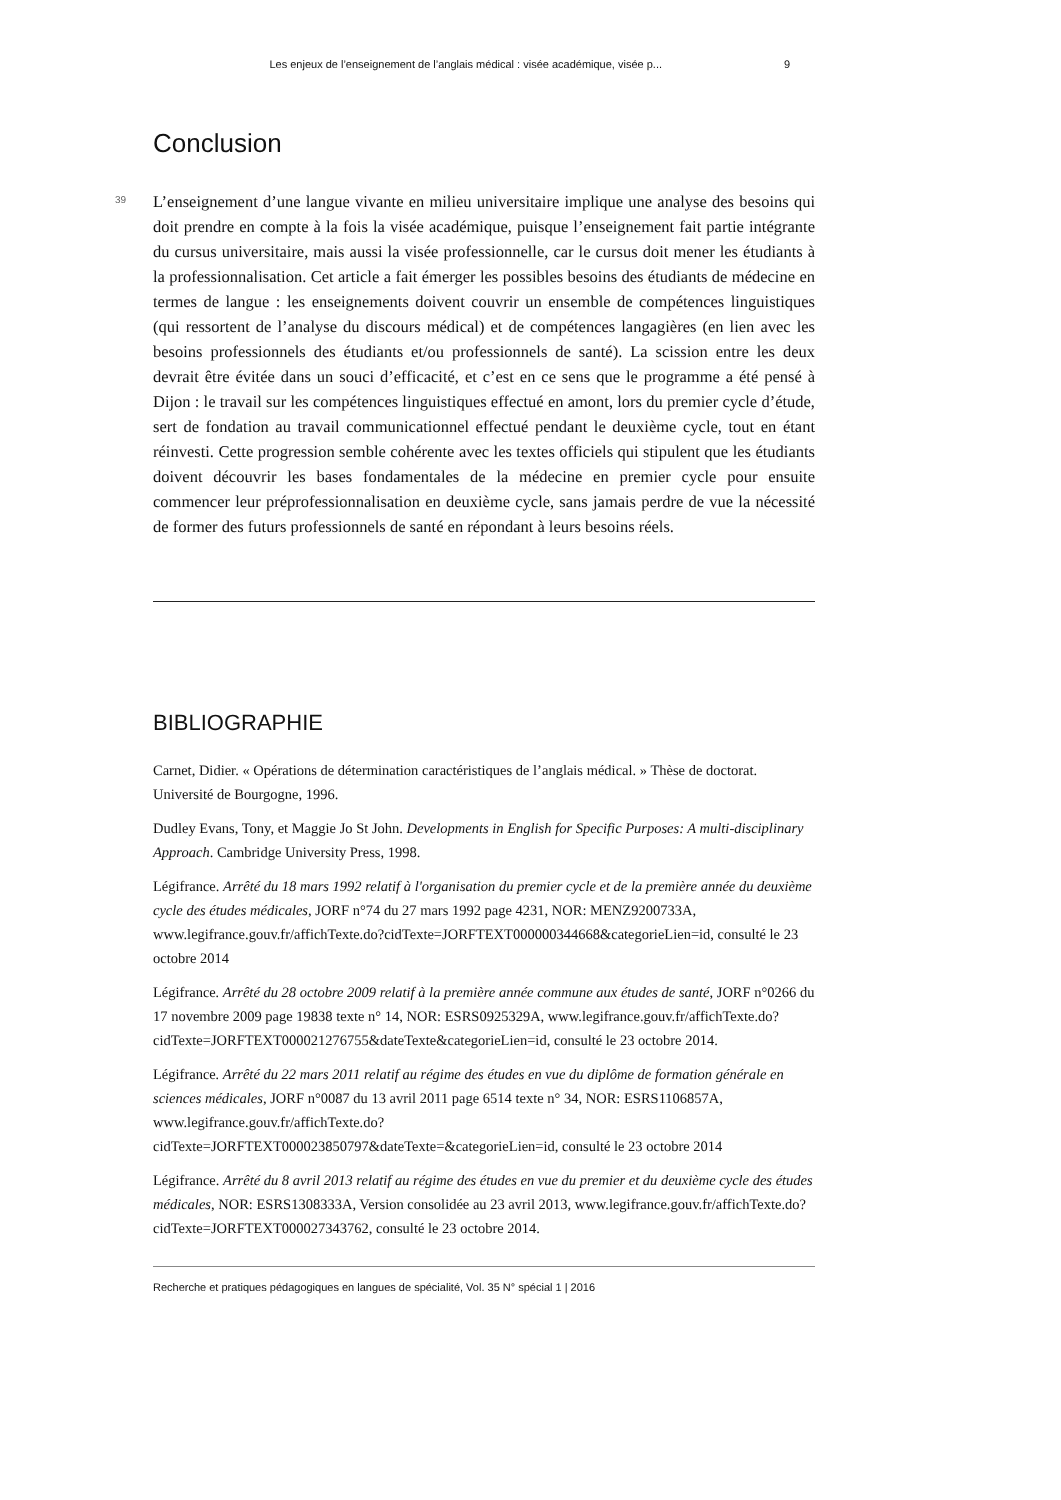Les enjeux de l’enseignement de l’anglais médical : visée académique, visée p... 9
Conclusion
39
L’enseignement d’une langue vivante en milieu universitaire implique une analyse des besoins qui doit prendre en compte à la fois la visée académique, puisque l’enseignement fait partie intégrante du cursus universitaire, mais aussi la visée professionnelle, car le cursus doit mener les étudiants à la professionnalisation. Cet article a fait émerger les possibles besoins des étudiants de médecine en termes de langue : les enseignements doivent couvrir un ensemble de compétences linguistiques (qui ressortent de l’analyse du discours médical) et de compétences langagières (en lien avec les besoins professionnels des étudiants et/ou professionnels de santé). La scission entre les deux devrait être évitée dans un souci d’efficacité, et c’est en ce sens que le programme a été pensé à Dijon : le travail sur les compétences linguistiques effectué en amont, lors du premier cycle d’étude, sert de fondation au travail communicationnel effectué pendant le deuxième cycle, tout en étant réinvesti. Cette progression semble cohérente avec les textes officiels qui stipulent que les étudiants doivent découvrir les bases fondamentales de la médecine en premier cycle pour ensuite commencer leur préprofessionnalisation en deuxième cycle, sans jamais perdre de vue la nécessité de former des futurs professionnels de santé en répondant à leurs besoins réels.
BIBLIOGRAPHIE
Carnet, Didier. « Opérations de détermination caractéristiques de l’anglais médical. » Thèse de doctorat. Université de Bourgogne, 1996.
Dudley Evans, Tony, et Maggie Jo St John. Developments in English for Specific Purposes: A multi-disciplinary Approach. Cambridge University Press, 1998.
Légifrance. Arrêté du 18 mars 1992 relatif à l'organisation du premier cycle et de la première année du deuxième cycle des études médicales, JORF n°74 du 27 mars 1992 page 4231, NOR: MENZ9200733A, www.legifrance.gouv.fr/affichTexte.do?cidTexte=JORFTEXT000000344668&categorieLien=id, consulté le 23 octobre 2014
Légifrance. Arrêté du 28 octobre 2009 relatif à la première année commune aux études de santé, JORF n°0266 du 17 novembre 2009 page 19838 texte n° 14, NOR: ESRS0925329A, www.legifrance.gouv.fr/affichTexte.do?
cidTexte=JORFTEXT000021276755&dateTexte&categorieLien=id, consulté le 23 octobre 2014.
Légifrance. Arrêté du 22 mars 2011 relatif au régime des études en vue du diplôme de formation générale en sciences médicales, JORF n°0087 du 13 avril 2011 page 6514 texte n° 34, NOR: ESRS1106857A, www.legifrance.gouv.fr/affichTexte.do?
cidTexte=JORFTEXT000023850797&dateTexte=&categorieLien=id, consulté le 23 octobre 2014
Légifrance. Arrêté du 8 avril 2013 relatif au régime des études en vue du premier et du deuxième cycle des études médicales, NOR: ESRS1308333A, Version consolidée au 23 avril 2013, www.legifrance.gouv.fr/affichTexte.do?cidTexte=JORFTEXT000027343762, consulté le 23 octobre 2014.
Recherche et pratiques pédagogiques en langues de spécialité, Vol. 35 N° spécial 1 | 2016